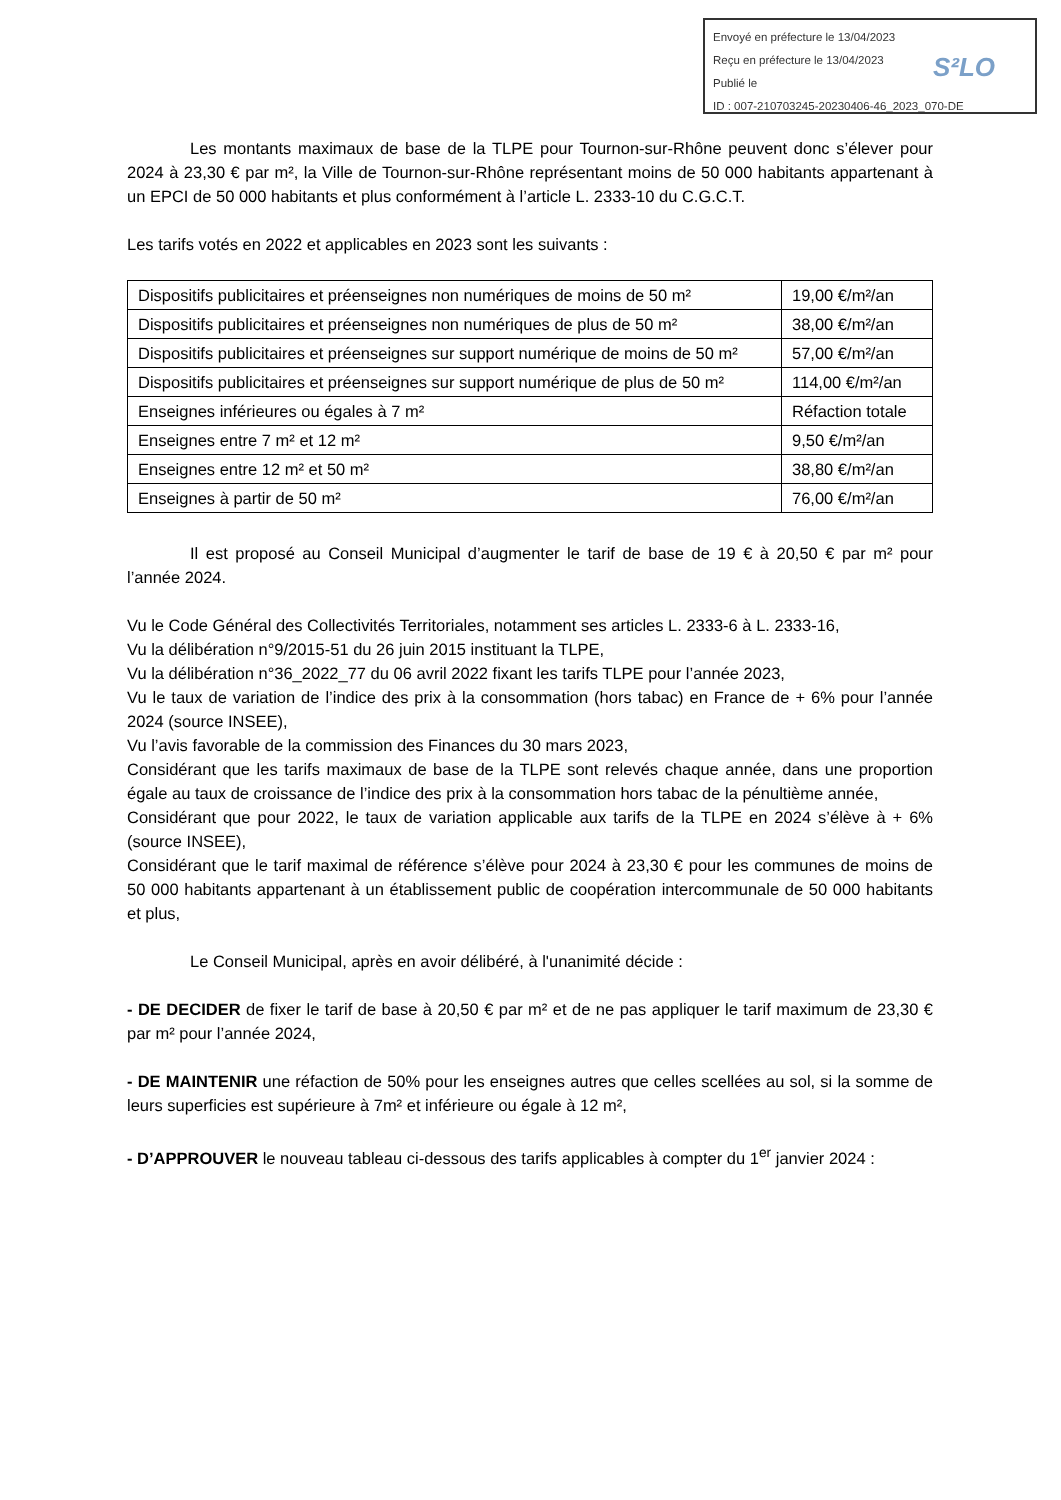Envoyé en préfecture le 13/04/2023
Reçu en préfecture le 13/04/2023
Publié le
ID : 007-210703245-20230406-46_2023_070-DE
S²LO
Les montants maximaux de base de la TLPE pour Tournon-sur-Rhône peuvent donc s’élever pour 2024 à 23,30 € par m², la Ville de Tournon-sur-Rhône représentant moins de 50 000 habitants appartenant à un EPCI de 50 000 habitants et plus conformément à l’article L. 2333-10 du C.G.C.T.
Les tarifs votés en 2022 et applicables en 2023 sont les suivants :
| Dispositifs publicitaires et préenseignes non numériques de moins de 50 m² | 19,00 €/m²/an |
| Dispositifs publicitaires et préenseignes non numériques de plus de 50 m² | 38,00 €/m²/an |
| Dispositifs publicitaires et préenseignes sur support numérique de moins de 50 m² | 57,00 €/m²/an |
| Dispositifs publicitaires et préenseignes sur support numérique de plus de 50 m² | 114,00 €/m²/an |
| Enseignes inférieures ou égales à 7 m² | Réfaction totale |
| Enseignes entre 7 m² et 12 m² | 9,50 €/m²/an |
| Enseignes entre 12 m² et 50 m² | 38,80 €/m²/an |
| Enseignes à partir de 50 m² | 76,00 €/m²/an |
Il est proposé au Conseil Municipal d’augmenter le tarif de base de 19 € à 20,50 € par m² pour l’année 2024.
Vu le Code Général des Collectivités Territoriales, notamment ses articles L. 2333-6 à L. 2333-16,
Vu la délibération n°9/2015-51 du 26 juin 2015 instituant la TLPE,
Vu la délibération n°36_2022_77 du 06 avril 2022 fixant les tarifs TLPE pour l’année 2023,
Vu le taux de variation de l’indice des prix à la consommation (hors tabac) en France de + 6% pour l’année 2024 (source INSEE),
Vu l’avis favorable de la commission des Finances du 30 mars 2023,
Considérant que les tarifs maximaux de base de la TLPE sont relevés chaque année, dans une proportion égale au taux de croissance de l’indice des prix à la consommation hors tabac de la pénultième année,
Considérant que pour 2022, le taux de variation applicable aux tarifs de la TLPE en 2024 s’élève à + 6% (source INSEE),
Considérant que le tarif maximal de référence s’élève pour 2024 à 23,30 € pour les communes de moins de 50 000 habitants appartenant à un établissement public de coopération intercommunale de 50 000 habitants et plus,
Le Conseil Municipal, après en avoir délibéré, à l'unanimité décide :
- DE DECIDER de fixer le tarif de base à 20,50 € par m² et de ne pas appliquer le tarif maximum de 23,30 € par m² pour l’année 2024,
- DE MAINTENIR une réfaction de 50% pour les enseignes autres que celles scellées au sol, si la somme de leurs superficies est supérieure à 7m² et inférieure ou égale à 12 m²,
- D’APPROUVER le nouveau tableau ci-dessous des tarifs applicables à compter du 1<sup>er</sup> janvier 2024 :